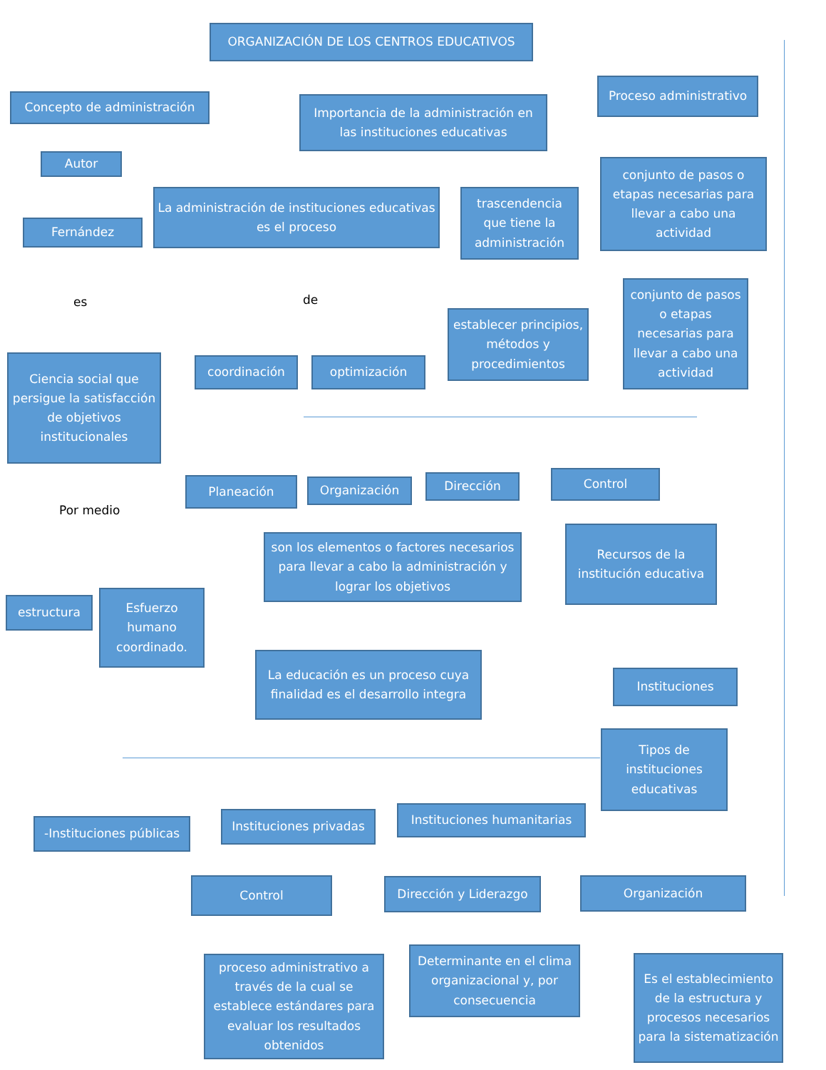ORGANIZACIÓN DE LOS CENTROS EDUCATIVOS
Concepto de administración
Importancia de la administración en las instituciones educativas
Proceso administrativo
Autor
La administración de instituciones educativas es el proceso
trascendencia que tiene la administración
conjunto de pasos o etapas necesarias para llevar a cabo una actividad
Fernández
es de
establecer principios, métodos y procedimientos
conjunto de pasos o etapas necesarias para llevar a cabo una actividad
Ciencia social que persigue la satisfacción de objetivos institucionales
coordinación optimización
Planeación Organización Dirección Control
Por medio
son los elementos o factores necesarios para llevar a cabo la administración y lograr los objetivos
Recursos de la institución educativa
estructura
Esfuerzo humano coordinado.
La educación es un proceso cuya finalidad es el desarrollo integra
Instituciones
Tipos de instituciones educativas
-Instituciones públicas
Instituciones privadas
Instituciones humanitarias
Control Dirección y Liderazgo Organización
proceso administrativo a través de la cual se establece estándares para evaluar los resultados obtenidos
Determinante en el clima organizacional y, por consecuencia
Es el establecimiento de la estructura y procesos necesarios para la sistematización